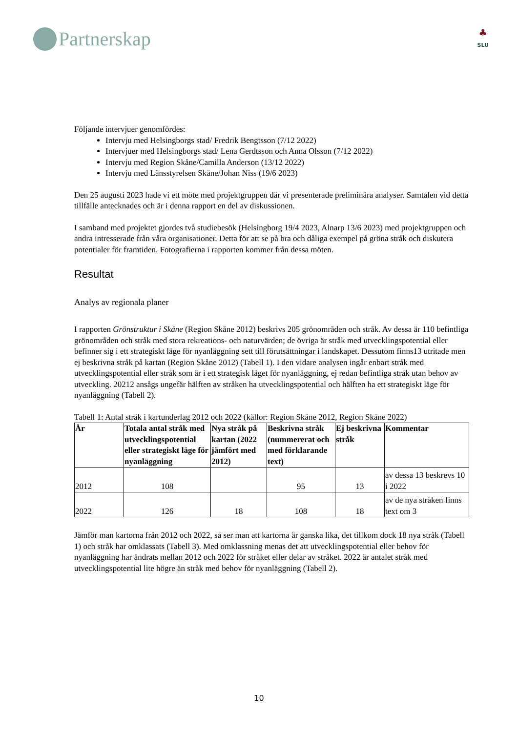Partnerskap
♣
SLU
Följande intervjuer genomfördes:
Intervju med Helsingborgs stad/ Fredrik Bengtsson (7/12 2022)
Intervjuer med Helsingborgs stad/ Lena Gerdtsson och Anna Olsson (7/12 2022)
Intervju med Region Skåne/Camilla Anderson (13/12 2022)
Intervju med Länsstyrelsen Skåne/Johan Niss (19/6 2023)
Den 25 augusti 2023 hade vi ett möte med projektgruppen där vi presenterade preliminära analyser. Samtalen vid detta tillfälle antecknades och är i denna rapport en del av diskussionen.
I samband med projektet gjordes två studiebesök (Helsingborg 19/4 2023, Alnarp 13/6 2023) med projektgruppen och andra intresserade från våra organisationer. Detta för att se på bra och dåliga exempel på gröna stråk och diskutera potentialer för framtiden. Fotografierna i rapporten kommer från dessa möten.
Resultat
Analys av regionala planer
I rapporten Grönstruktur i Skåne (Region Skåne 2012) beskrivs 205 grönområden och stråk. Av dessa är 110 befintliga grönområden och stråk med stora rekreations- och naturvärden; de övriga är stråk med utvecklingspotential eller befinner sig i ett strategiskt läge för nyanläggning sett till förutsättningar i landskapet. Dessutom finns13 utritade men ej beskrivna stråk på kartan (Region Skåne 2012) (Tabell 1). I den vidare analysen ingår enbart stråk med utvecklingspotential eller stråk som är i ett strategisk läget för nyanläggning, ej redan befintliga stråk utan behov av utveckling. 20212 ansågs ungefär hälften av stråken ha utvecklingspotential och hälften ha ett strategiskt läge för nyanläggning (Tabell 2).
Tabell 1: Antal stråk i kartunderlag 2012 och 2022 (källor: Region Skåne 2012, Region Skåne 2022)
| År | Totala antal stråk med utvecklingspotential eller strategiskt läge för nyanläggning | Nya stråk på kartan (2022 jämfört med 2012) | Beskrivna stråk (nummererat och med förklarande text) | Ej beskrivna stråk | Kommentar |
| --- | --- | --- | --- | --- | --- |
| 2012 | 108 | | 95 | 13 | av dessa 13 beskrevs 10 i 2022 |
| 2022 | 126 | 18 | 108 | 18 | av de nya stråken finns text om 3 |
Jämför man kartorna från 2012 och 2022, så ser man att kartorna är ganska lika, det tillkom dock 18 nya stråk (Tabell 1) och stråk har omklassats (Tabell 3). Med omklassning menas det att utvecklingspotential eller behov för nyanläggning har ändrats mellan 2012 och 2022 för stråket eller delar av stråket. 2022 är antalet stråk med utvecklingspotential lite högre än stråk med behov för nyanläggning (Tabell 2).
10